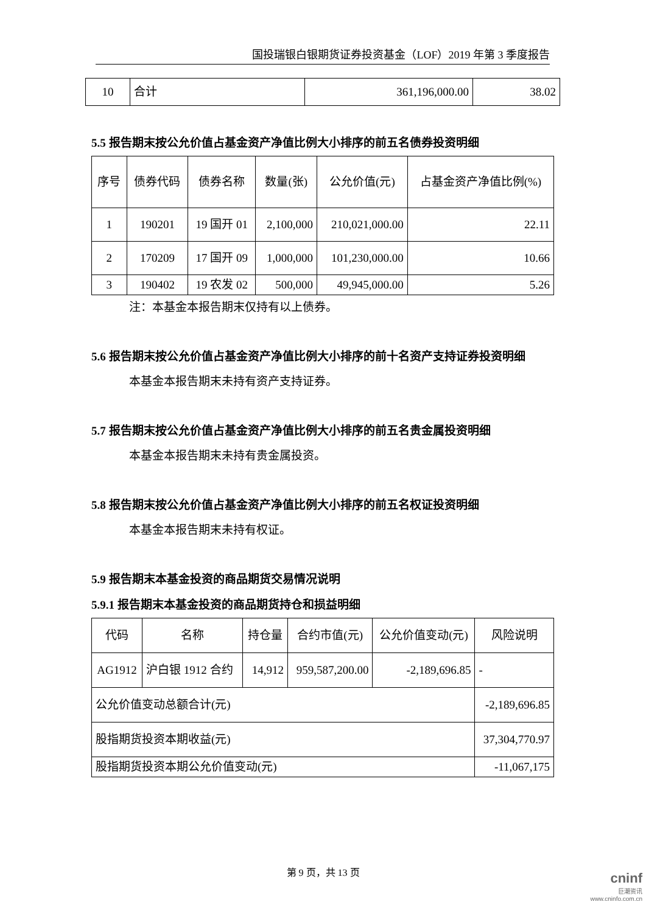国投瑞银白银期货证券投资基金（LOF）2019 年第 3 季度报告
| 10 | 合计 | 361,196,000.00 | 38.02 |
5.5 报告期末按公允价值占基金资产净值比例大小排序的前五名债券投资明细
| 序号 | 债券代码 | 债券名称 | 数量(张) | 公允价值(元) | 占基金资产净值比例(%) |
| --- | --- | --- | --- | --- | --- |
| 1 | 190201 | 19 国开 01 | 2,100,000 | 210,021,000.00 | 22.11 |
| 2 | 170209 | 17 国开 09 | 1,000,000 | 101,230,000.00 | 10.66 |
| 3 | 190402 | 19 农发 02 | 500,000 | 49,945,000.00 | 5.26 |
注：本基金本报告期末仅持有以上债券。
5.6 报告期末按公允价值占基金资产净值比例大小排序的前十名资产支持证券投资明细
本基金本报告期末未持有资产支持证券。
5.7 报告期末按公允价值占基金资产净值比例大小排序的前五名贵金属投资明细
本基金本报告期末未持有贵金属投资。
5.8 报告期末按公允价值占基金资产净值比例大小排序的前五名权证投资明细
本基金本报告期末未持有权证。
5.9 报告期末本基金投资的商品期货交易情况说明
5.9.1 报告期末本基金投资的商品期货持仓和损益明细
| 代码 | 名称 | 持仓量 | 合约市值(元) | 公允价值变动(元) | 风险说明 |
| --- | --- | --- | --- | --- | --- |
| AG1912 | 沪白银 1912 合约 | 14,912 | 959,587,200.00 | -2,189,696.85 | - |
| 公允价值变动总额合计(元) | | | | | -2,189,696.85 |
| 股指期货投资本期收益(元) | | | | | 37,304,770.97 |
| 股指期货投资本期公允价值变动(元) | | | | | -11,067,175 |
第 9 页，共 13 页
cninf
巨潮资讯 www.cninfo.com.cn